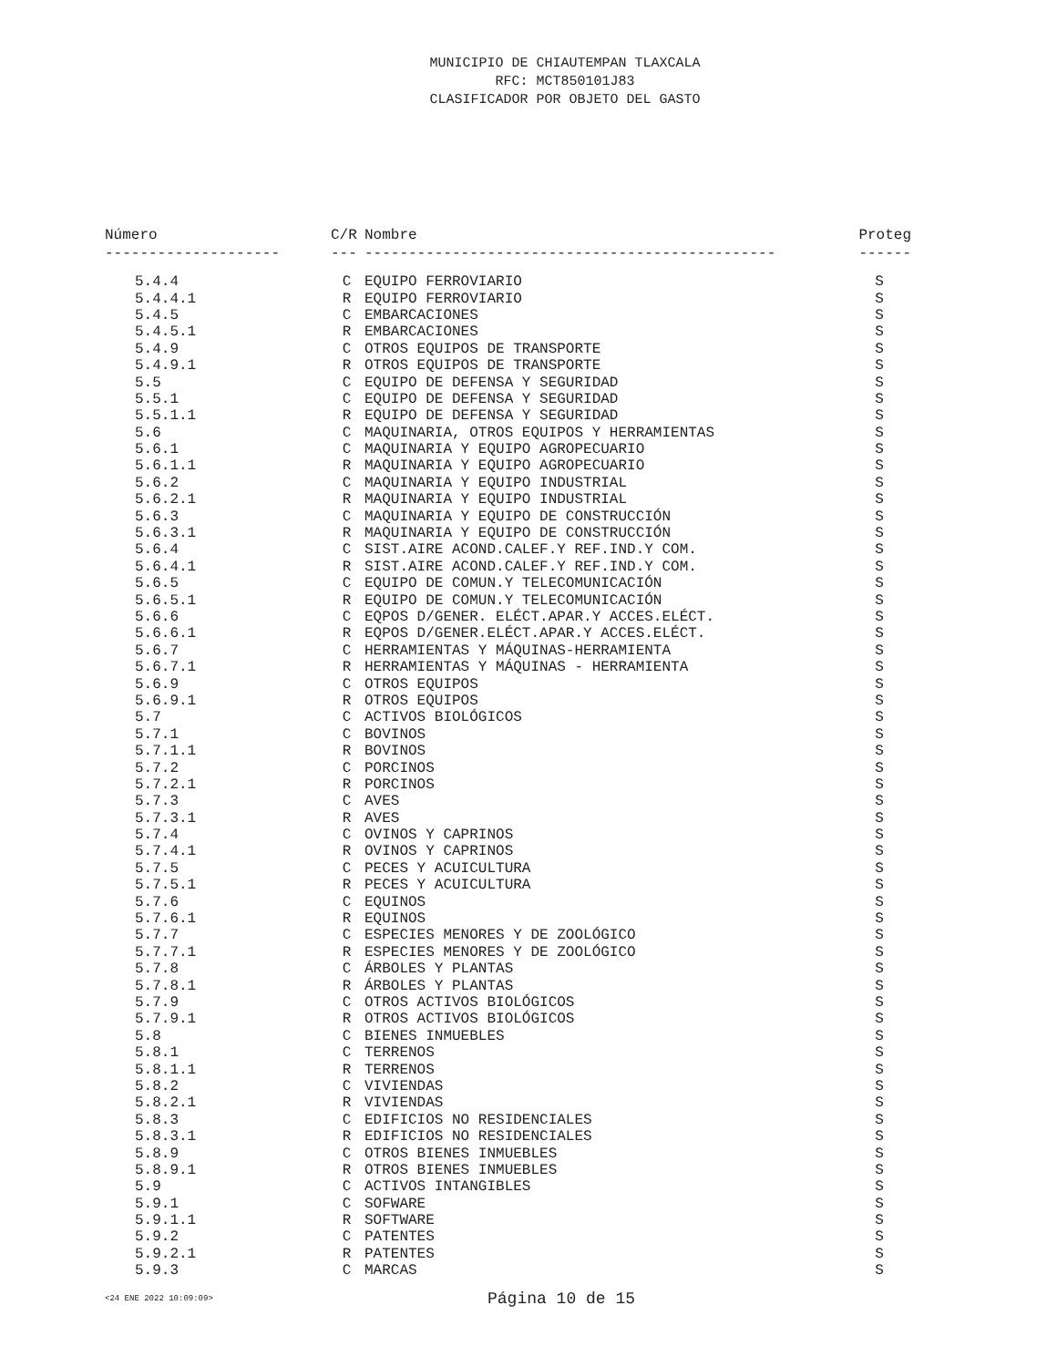MUNICIPIO DE CHIAUTEMPAN TLAXCALA
RFC: MCT850101J83
CLASIFICADOR POR OBJETO DEL GASTO
| Número | C/R | Nombre | Proteg |
| --- | --- | --- | --- |
| -------------------- | --- | ----------------------------------------------- | ------ |
| 5.4.4 | C | EQUIPO FERROVIARIO | S |
| 5.4.4.1 | R | EQUIPO FERROVIARIO | S |
| 5.4.5 | C | EMBARCACIONES | S |
| 5.4.5.1 | R | EMBARCACIONES | S |
| 5.4.9 | C | OTROS EQUIPOS DE TRANSPORTE | S |
| 5.4.9.1 | R | OTROS EQUIPOS DE TRANSPORTE | S |
| 5.5 | C | EQUIPO DE DEFENSA Y SEGURIDAD | S |
| 5.5.1 | C | EQUIPO DE DEFENSA Y SEGURIDAD | S |
| 5.5.1.1 | R | EQUIPO DE DEFENSA Y SEGURIDAD | S |
| 5.6 | C | MAQUINARIA, OTROS EQUIPOS Y HERRAMIENTAS | S |
| 5.6.1 | C | MAQUINARIA Y EQUIPO AGROPECUARIO | S |
| 5.6.1.1 | R | MAQUINARIA Y EQUIPO AGROPECUARIO | S |
| 5.6.2 | C | MAQUINARIA Y EQUIPO INDUSTRIAL | S |
| 5.6.2.1 | R | MAQUINARIA Y EQUIPO INDUSTRIAL | S |
| 5.6.3 | C | MAQUINARIA Y EQUIPO DE CONSTRUCCIÓN | S |
| 5.6.3.1 | R | MAQUINARIA Y EQUIPO DE CONSTRUCCIÓN | S |
| 5.6.4 | C | SIST.AIRE ACOND.CALEF.Y REF.IND.Y COM. | S |
| 5.6.4.1 | R | SIST.AIRE ACOND.CALEF.Y REF.IND.Y COM. | S |
| 5.6.5 | C | EQUIPO DE COMUN.Y TELECOMUNICACIÓN | S |
| 5.6.5.1 | R | EQUIPO DE COMUN.Y TELECOMUNICACIÓN | S |
| 5.6.6 | C | EQPOS D/GENER. ELÉCT.APAR.Y ACCES.ELÉCT. | S |
| 5.6.6.1 | R | EQPOS D/GENER.ELÉCT.APAR.Y ACCES.ELÉCT. | S |
| 5.6.7 | C | HERRAMIENTAS Y MÁQUINAS-HERRAMIENTA | S |
| 5.6.7.1 | R | HERRAMIENTAS Y MÁQUINAS - HERRAMIENTA | S |
| 5.6.9 | C | OTROS EQUIPOS | S |
| 5.6.9.1 | R | OTROS EQUIPOS | S |
| 5.7 | C | ACTIVOS BIOLÓGICOS | S |
| 5.7.1 | C | BOVINOS | S |
| 5.7.1.1 | R | BOVINOS | S |
| 5.7.2 | C | PORCINOS | S |
| 5.7.2.1 | R | PORCINOS | S |
| 5.7.3 | C | AVES | S |
| 5.7.3.1 | R | AVES | S |
| 5.7.4 | C | OVINOS Y CAPRINOS | S |
| 5.7.4.1 | R | OVINOS Y CAPRINOS | S |
| 5.7.5 | C | PECES Y ACUICULTURA | S |
| 5.7.5.1 | R | PECES Y ACUICULTURA | S |
| 5.7.6 | C | EQUINOS | S |
| 5.7.6.1 | R | EQUINOS | S |
| 5.7.7 | C | ESPECIES MENORES Y DE ZOOLÓGICO | S |
| 5.7.7.1 | R | ESPECIES MENORES Y DE ZOOLÓGICO | S |
| 5.7.8 | C | ÁRBOLES Y PLANTAS | S |
| 5.7.8.1 | R | ÁRBOLES Y PLANTAS | S |
| 5.7.9 | C | OTROS ACTIVOS BIOLÓGICOS | S |
| 5.7.9.1 | R | OTROS ACTIVOS BIOLÓGICOS | S |
| 5.8 | C | BIENES INMUEBLES | S |
| 5.8.1 | C | TERRENOS | S |
| 5.8.1.1 | R | TERRENOS | S |
| 5.8.2 | C | VIVIENDAS | S |
| 5.8.2.1 | R | VIVIENDAS | S |
| 5.8.3 | C | EDIFICIOS NO RESIDENCIALES | S |
| 5.8.3.1 | R | EDIFICIOS NO RESIDENCIALES | S |
| 5.8.9 | C | OTROS BIENES INMUEBLES | S |
| 5.8.9.1 | R | OTROS BIENES INMUEBLES | S |
| 5.9 | C | ACTIVOS INTANGIBLES | S |
| 5.9.1 | C | SOFWARE | S |
| 5.9.1.1 | R | SOFTWARE | S |
| 5.9.2 | C | PATENTES | S |
| 5.9.2.1 | R | PATENTES | S |
| 5.9.3 | C | MARCAS | S |
<24 ENE 2022 10:09:09> Página 10 de 15